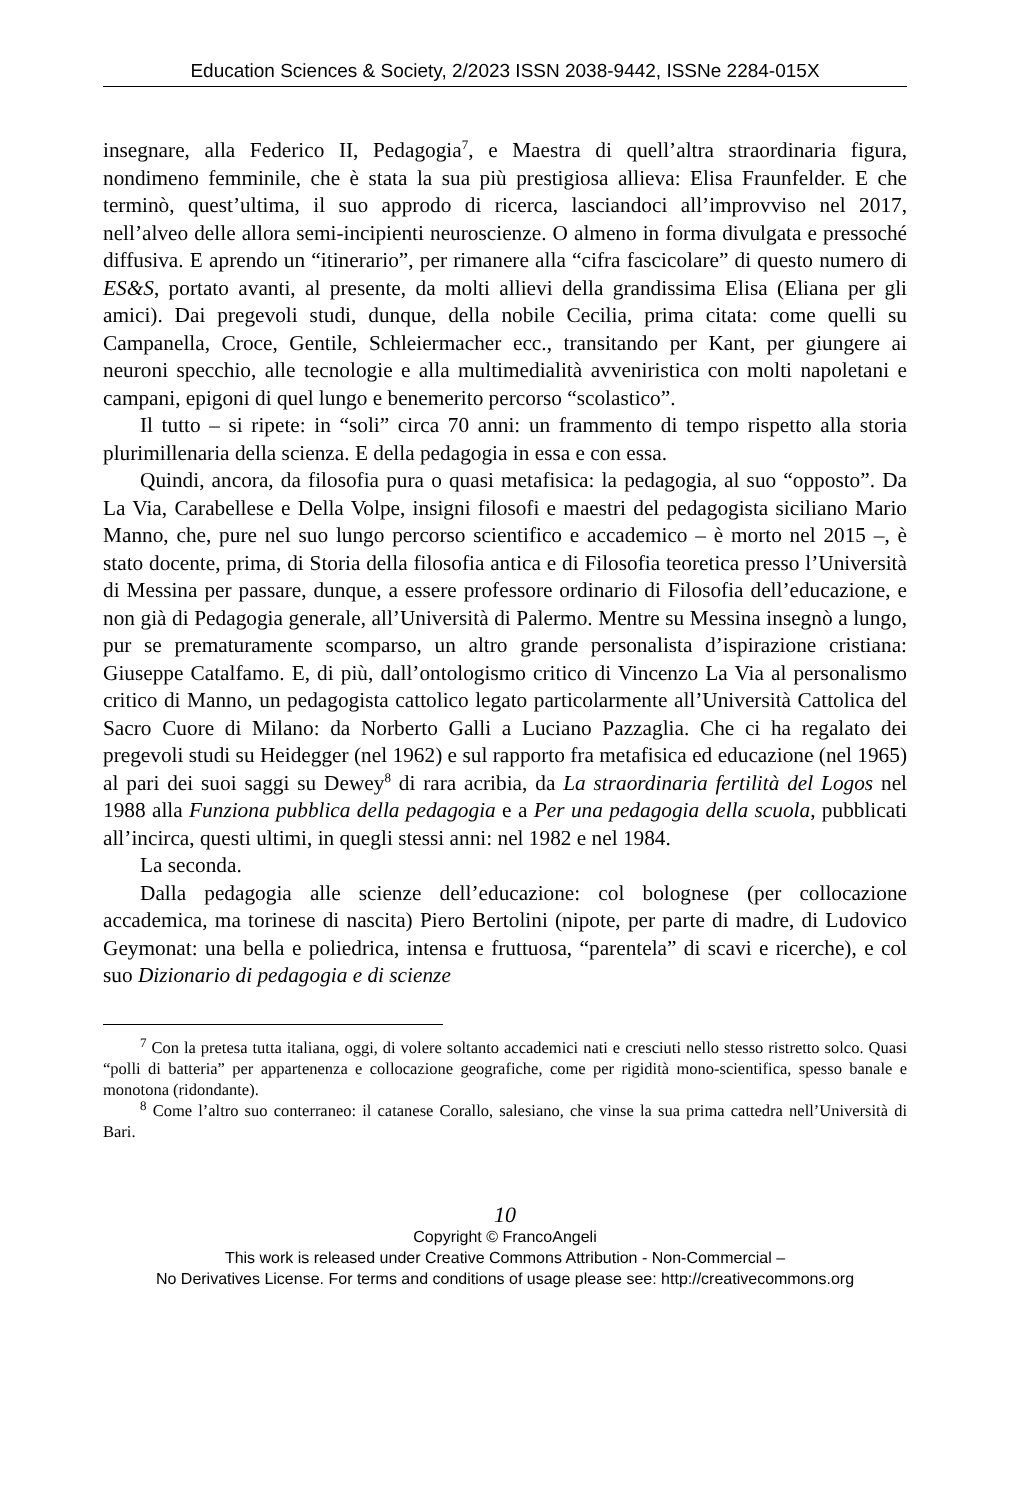Education Sciences & Society, 2/2023 ISSN 2038-9442, ISSNe 2284-015X
insegnare, alla Federico II, Pedagogia<sup>7</sup>, e Maestra di quell’altra straordinaria figura, nondimeno femminile, che è stata la sua più prestigiosa allieva: Elisa Fraunfelder. E che terminò, quest’ultima, il suo approdo di ricerca, lasciandoci all’improvviso nel 2017, nell’alveo delle allora semi-incipienti neuroscienze. O almeno in forma divulgata e pressoché diffusiva. E aprendo un “itinerario”, per rimanere alla “cifra fascicolare” di questo numero di ES&S, portato avanti, al presente, da molti allievi della grandissima Elisa (Eliana per gli amici). Dai pregevoli studi, dunque, della nobile Cecilia, prima citata: come quelli su Campanella, Croce, Gentile, Schleiermacher ecc., transitando per Kant, per giungere ai neuroni specchio, alle tecnologie e alla multimedialità avveniristica con molti napoletani e campani, epigoni di quel lungo e benemerito percorso “scolastico”.
Il tutto – si ripete: in “soli” circa 70 anni: un frammento di tempo rispetto alla storia plurimillenaria della scienza. E della pedagogia in essa e con essa.
Quindi, ancora, da filosofia pura o quasi metafisica: la pedagogia, al suo “opposto”. Da La Via, Carabellese e Della Volpe, insigni filosofi e maestri del pedagogista siciliano Mario Manno, che, pure nel suo lungo percorso scientifico e accademico – è morto nel 2015 –, è stato docente, prima, di Storia della filosofia antica e di Filosofia teoretica presso l’Università di Messina per passare, dunque, a essere professore ordinario di Filosofia dell’educazione, e non già di Pedagogia generale, all’Università di Palermo. Mentre su Messina insegnò a lungo, pur se prematuramente scomparso, un altro grande personalista d’ispirazione cristiana: Giuseppe Catalfamo. E, di più, dall’ontologismo critico di Vincenzo La Via al personalismo critico di Manno, un pedagogista cattolico legato particolarmente all’Università Cattolica del Sacro Cuore di Milano: da Norberto Galli a Luciano Pazzaglia. Che ci ha regalato dei pregevoli studi su Heidegger (nel 1962) e sul rapporto fra metafisica ed educazione (nel 1965) al pari dei suoi saggi su Dewey<sup>8</sup> di rara acribia, da La straordinaria fertilità del Logos nel 1988 alla Funziona pubblica della pedagogia e a Per una pedagogia della scuola, pubblicati all’incirca, questi ultimi, in quegli stessi anni: nel 1982 e nel 1984.
La seconda.
Dalla pedagogia alle scienze dell’educazione: col bolognese (per collocazione accademica, ma torinese di nascita) Piero Bertolini (nipote, per parte di madre, di Ludovico Geymonat: una bella e poliedrica, intensa e fruttuosa, “parentela” di scavi e ricerche), e col suo Dizionario di pedagogia e di scienze
<sup>7</sup> Con la pretesa tutta italiana, oggi, di volere soltanto accademici nati e cresciuti nello stesso ristretto solco. Quasi “polli di batteria” per appartenenza e collocazione geografiche, come per rigidità mono-scientifica, spesso banale e monotona (ridondante).
<sup>8</sup> Come l’altro suo conterraneo: il catanese Corallo, salesiano, che vinse la sua prima cattedra nell’Università di Bari.
10
Copyright © FrancoAngeli
This work is released under Creative Commons Attribution - Non-Commercial –
No Derivatives License. For terms and conditions of usage please see: http://creativecommons.org